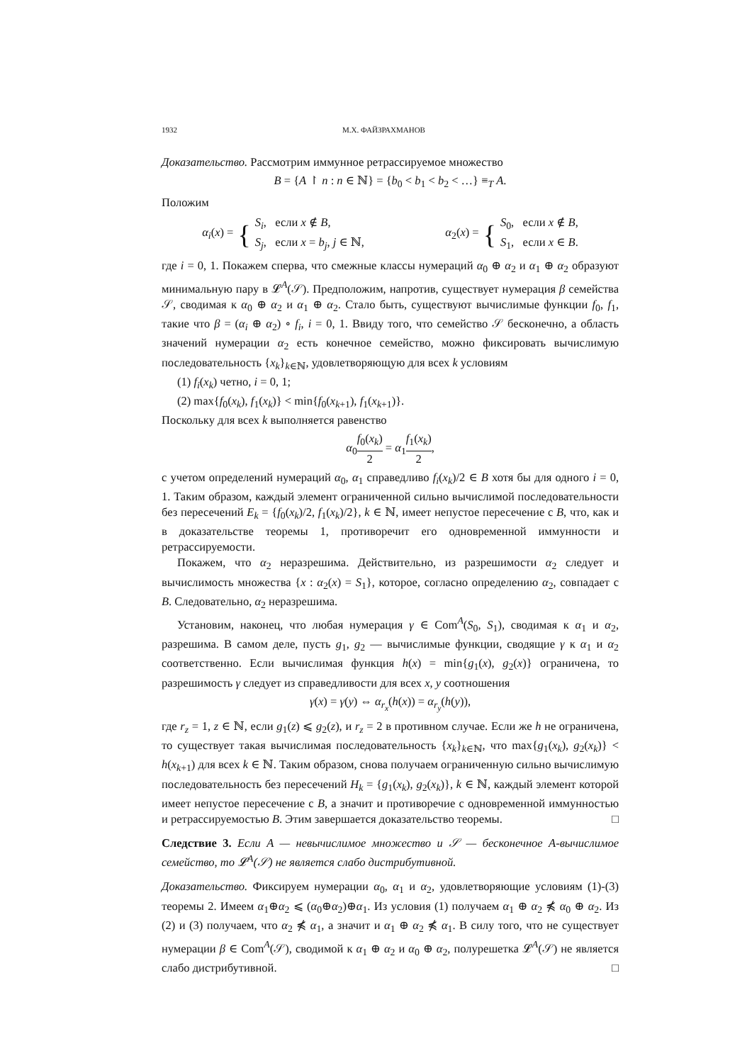1932 М.Х. ФАЙЗРАХМАНОВ
Доказательство. Рассмотрим иммунное ретрассируемое множество
B = {A ↾ n : n ∈ ℕ} = {b<sub>0</sub> < b<sub>1</sub> < b<sub>2</sub> < …} ≡<sub>T</sub> A.
Положим
α<sub>i</sub>(x) = { S<sub>i</sub>, если x ∉ B,
S<sub>j</sub>, если x = b<sub>j</sub>, j ∈ ℕ,
α<sub>2</sub>(x) = { S<sub>0</sub>, если x ∉ B,
S<sub>1</sub>, если x ∈ B.
где i = 0, 1. Покажем сперва, что смежные классы нумераций α<sub>0</sub> ⊕ α<sub>2</sub> и α<sub>1</sub> ⊕ α<sub>2</sub> образуют минимальную пару в 𝓛<sup>A</sup>(𝒮). Предположим, напротив, существует нумерация β семейства 𝒮, сводимая к α<sub>0</sub> ⊕ α<sub>2</sub> и α<sub>1</sub> ⊕ α<sub>2</sub>. Стало быть, существуют вычислимые функции f<sub>0</sub>, f<sub>1</sub>, такие что β = (α<sub>i</sub> ⊕ α<sub>2</sub>) ∘ f<sub>i</sub>, i = 0, 1. Ввиду того, что семейство 𝒮 бесконечно, а область значений нумерации α<sub>2</sub> есть конечное семейство, можно фиксировать вычислимую последовательность {x<sub>k</sub>}<sub>k∈ℕ</sub>, удовлетворяющую для всех k условиям
(1) f<sub>i</sub>(x<sub>k</sub>) четно, i = 0, 1;
(2) max{f<sub>0</sub>(x<sub>k</sub>), f<sub>1</sub>(x<sub>k</sub>)} < min{f<sub>0</sub>(x<sub>k+1</sub>), f<sub>1</sub>(x<sub>k+1</sub>)}.
Поскольку для всех k выполняется равенство
α<sub>0</sub>f<sub>0</sub>(x<sub>k</sub>) 2 = α<sub>1</sub>f<sub>1</sub>(x<sub>k</sub>) 2,
с учетом определений нумераций α<sub>0</sub>, α<sub>1</sub> справедливо f<sub>i</sub>(x<sub>k</sub>)/2 ∈ B хотя бы для одного i = 0, 1. Таким образом, каждый элемент ограниченной сильно вычислимой последовательности без пересечений E<sub>k</sub> = {f<sub>0</sub>(x<sub>k</sub>)/2, f<sub>1</sub>(x<sub>k</sub>)/2}, k ∈ ℕ, имеет непустое пересечение с B, что, как и в доказательстве теоремы 1, противоречит его одновременной иммунности и ретрассируемости.
Покажем, что α<sub>2</sub> неразрешима. Действительно, из разрешимости α<sub>2</sub> следует и вычислимость множества {x : α<sub>2</sub>(x) = S<sub>1</sub>}, которое, согласно определению α<sub>2</sub>, совпадает с B. Следовательно, α<sub>2</sub> неразрешима.
Установим, наконец, что любая нумерация γ ∈ Com<sup>A</sup>(S<sub>0</sub>, S<sub>1</sub>), сводимая к α<sub>1</sub> и α<sub>2</sub>, разрешима. В самом деле, пусть g<sub>1</sub>, g<sub>2</sub> — вычислимые функции, сводящие γ к α<sub>1</sub> и α<sub>2</sub> соответственно. Если вычислимая функция h(x) = min{g<sub>1</sub>(x), g<sub>2</sub>(x)} ограничена, то разрешимость γ следует из справедливости для всех x, y соотношения
γ(x) = γ(y) ⇔ α<sub>r<sub>x</sub></sub>(h(x)) = α<sub>r<sub>y</sub></sub>(h(y)),
где r<sub>z</sub> = 1, z ∈ ℕ, если g<sub>1</sub>(z) ⩽ g<sub>2</sub>(z), и r<sub>z</sub> = 2 в противном случае. Если же h не ограничена, то существует такая вычислимая последовательность {x<sub>k</sub>}<sub>k∈ℕ</sub>, что max{g<sub>1</sub>(x<sub>k</sub>), g<sub>2</sub>(x<sub>k</sub>)} < h(x<sub>k+1</sub>) для всех k ∈ ℕ. Таким образом, снова получаем ограниченную сильно вычислимую последовательность без пересечений H<sub>k</sub> = {g<sub>1</sub>(x<sub>k</sub>), g<sub>2</sub>(x<sub>k</sub>)}, k ∈ ℕ, каждый элемент которой имеет непустое пересечение с B, а значит и противоречие с одновременной иммунностью и ретрассируемостью B. Этим завершается доказательство теоремы. □
Следствие 3. Если A — невычислимое множество и 𝒮 — бесконечное A-вычислимое семейство, то 𝓛<sup>A</sup>(𝒮) не является слабо дистрибутивной.
Доказательство. Фиксируем нумерации α<sub>0</sub>, α<sub>1</sub> и α<sub>2</sub>, удовлетворяющие условиям (1)-(3) теоремы 2. Имеем α<sub>1</sub>⊕α<sub>2</sub> ⩽ (α<sub>0</sub>⊕α<sub>2</sub>)⊕α<sub>1</sub>. Из условия (1) получаем α<sub>1</sub> ⊕ α<sub>2</sub> ⋠ α<sub>0</sub> ⊕ α<sub>2</sub>. Из (2) и (3) получаем, что α<sub>2</sub> ⋠ α<sub>1</sub>, а значит и α<sub>1</sub> ⊕ α<sub>2</sub> ⋠ α<sub>1</sub>. В силу того, что не существует нумерации β ∈ Com<sup>A</sup>(𝒮), сводимой к α<sub>1</sub> ⊕ α<sub>2</sub> и α<sub>0</sub> ⊕ α<sub>2</sub>, полурешетка 𝓛<sup>A</sup>(𝒮) не является слабо дистрибутивной. □